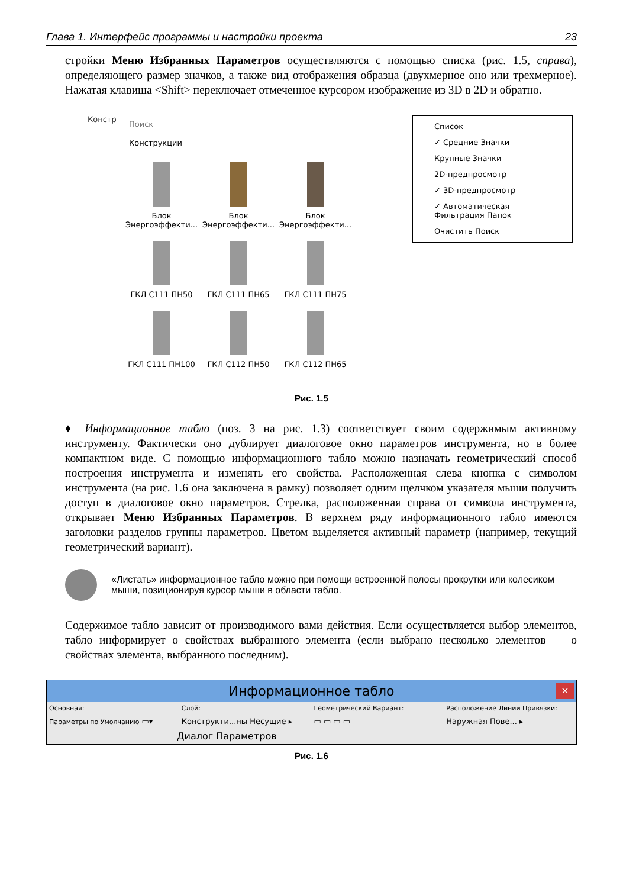Глава 1. Интерфейс программы и настройки проекта 23
стройки Меню Избранных Параметров осуществляются с помощью списка (рис. 1.5, справа), определяющего размер значков, а также вид отображения образца (двухмерное оно или трехмерное). Нажатая клавиша <Shift> переключает отмеченное курсором изображение из 3D в 2D и обратно.
Констр
Поиск
Конструкции
Блок Энергоэффекти...
Блок Энергоэффекти...
Блок Энергоэффекти...
ГКЛ С111 ПН50
ГКЛ С111 ПН65
ГКЛ С111 ПН75
ГКЛ С111 ПН100
ГКЛ С112 ПН50
ГКЛ С112 ПН65
Список
✓ Средние Значки
Крупные Значки
2D-предпросмотр
✓ 3D-предпросмотр
✓ Автоматическая Фильтрация Папок
Очистить Поиск
Рис. 1.5
♦ Информационное табло (поз. 3 на рис. 1.3) соответствует своим содержимым активному инструменту. Фактически оно дублирует диалоговое окно параметров инструмента, но в более компактном виде. С помощью информационного табло можно назначать геометрический способ построения инструмента и изменять его свойства. Расположенная слева кнопка с символом инструмента (на рис. 1.6 она заключена в рамку) позволяет одним щелчком указателя мыши получить доступ в диалоговое окно параметров. Стрелка, расположенная справа от символа инструмента, открывает Меню Избранных Параметров. В верхнем ряду информационного табло имеются заголовки разделов группы параметров. Цветом выделяется активный параметр (например, текущий геометрический вариант).
«Листать» информационное табло можно при помощи встроенной полосы прокрутки или колесиком мыши, позиционируя курсор мыши в области табло.
Содержимое табло зависит от производимого вами действия. Если осуществляется выбор элементов, табло информирует о свойствах выбранного элемента (если выбрано несколько элементов — о свойствах элемента, выбранного последним).
Информационное табло ×
Основная: Слой: Геометрический Вариант: Расположение Линии Привязки:
Параметры по Умолчанию ▭▾ Конструкти...ны Несущие ▸ ▭ ▭ ▭ ▭ Наружная Пове... ▸
Диалог Параметров
Рис. 1.6